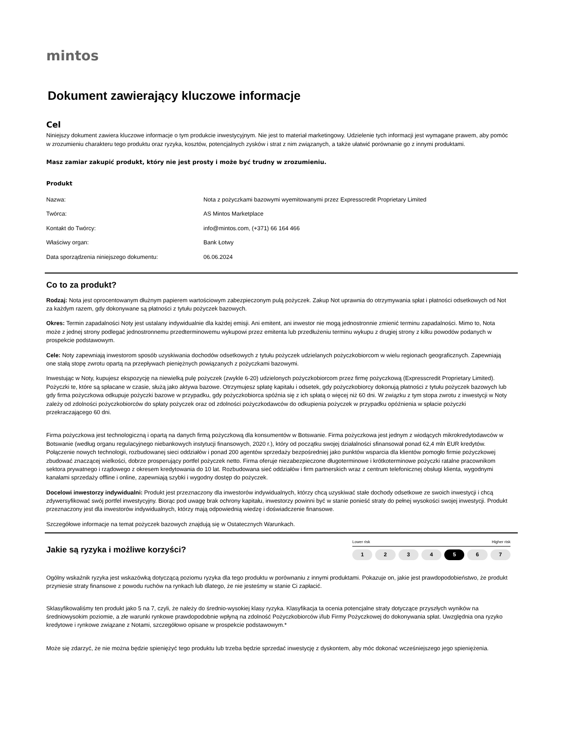mintos
Dokument zawierający kluczowe informacje
Cel
Niniejszy dokument zawiera kluczowe informacje o tym produkcie inwestycyjnym. Nie jest to materiał marketingowy. Udzielenie tych informacji jest wymagane prawem, aby pomóc w zrozumieniu charakteru tego produktu oraz ryzyka, kosztów, potencjalnych zysków i strat z nim związanych, a także ułatwić porównanie go z innymi produktami.
Masz zamiar zakupić produkt, który nie jest prosty i może być trudny w zrozumieniu.
Produkt
| Nazwa: | Nota z pożyczkami bazowymi wyemitowanymi przez Expresscredit Proprietary Limited |
| Twórca: | AS Mintos Marketplace |
| Kontakt do Twórcy: | info@mintos.com, (+371) 66 164 466 |
| Właściwy organ: | Bank Łotwy |
| Data sporządzenia niniejszego dokumentu: | 06.06.2024 |
Co to za produkt?
Rodzaj: Nota jest oprocentowanym dłużnym papierem wartościowym zabezpieczonym pulą pożyczek. Zakup Not uprawnia do otrzymywania spłat i płatności odsetkowych od Not za każdym razem, gdy dokonywane są płatności z tytułu pożyczek bazowych.
Okres: Termin zapadalności Noty jest ustalany indywidualnie dla każdej emisji. Ani emitent, ani inwestor nie mogą jednostronnie zmienić terminu zapadalności. Mimo to, Nota może z jednej strony podlegać jednostronnemu przedterminowemu wykupowi przez emitenta lub przedłużeniu terminu wykupu z drugiej strony z kilku powodów podanych w prospekcie podstawowym.
Cele: Noty zapewniają inwestorom sposób uzyskiwania dochodów odsetkowych z tytułu pożyczek udzielanych pożyczkobiorcom w wielu regionach geograficznych. Zapewniają one stałą stopę zwrotu opartą na przepływach pieniężnych powiązanych z pożyczkami bazowymi.
Inwestując w Noty, kupujesz ekspozycję na niewielką pulę pożyczek (zwykle 6-20) udzielonych pożyczkobiorcom przez firmę pożyczkową (Expresscredit Proprietary Limited). Pożyczki te, które są spłacane w czasie, służą jako aktywa bazowe. Otrzymujesz spłatę kapitału i odsetek, gdy pożyczkobiorcy dokonują płatności z tytułu pożyczek bazowych lub gdy firma pożyczkowa odkupuje pożyczki bazowe w przypadku, gdy pożyczkobiorca spóźnia się z ich spłatą o więcej niż 60 dni. W związku z tym stopa zwrotu z inwestycji w Noty zależy od zdolności pożyczkobiorców do spłaty pożyczek oraz od zdolności pożyczkodawców do odkupienia pożyczek w przypadku opóźnienia w spłacie pożyczki przekraczającego 60 dni.
Firma pożyczkowa jest technologiczną i opartą na danych firmą pożyczkową dla konsumentów w Botswanie. Firma pożyczkowa jest jednym z wiodących mikrokredytodawców w Botswanie (według organu regulacyjnego niebankowych instytucji finansowych, 2020 r.), który od początku swojej działalności sfinansował ponad 62,4 mln EUR kredytów. Połączenie nowych technologii, rozbudowanej sieci oddziałów i ponad 200 agentów sprzedaży bezpośredniej jako punktów wsparcia dla klientów pomogło firmie pożyczkowej zbudować znaczącej wielkości, dobrze prosperujący portfel pożyczek netto. Firma oferuje niezabezpieczone długoterminowe i krótkoterminowe pożyczki ratalne pracownikom sektora prywatnego i rządowego z okresem kredytowania do 10 lat. Rozbudowana sieć oddziałów i firm partnerskich wraz z centrum telefonicznej obsługi klienta, wygodnymi kanałami sprzedaży offline i online, zapewniają szybki i wygodny dostęp do pożyczek.
Docelowi inwestorzy indywidualni: Produkt jest przeznaczony dla inwestorów indywidualnych, którzy chcą uzyskiwać stałe dochody odsetkowe ze swoich inwestycji i chcą zdywersyfikować swój portfel inwestycyjny. Biorąc pod uwagę brak ochrony kapitału, inwestorzy powinni być w stanie ponieść straty do pełnej wysokości swojej inwestycji. Produkt przeznaczony jest dla inwestorów indywidualnych, którzy mają odpowiednią wiedzę i doświadczenie finansowe.
Szczegółowe informacje na temat pożyczek bazowych znajdują się w Ostatecznych Warunkach.
Jakie są ryzyka i możliwe korzyści?
Lower risk Higher risk
1234 5 6 7
Ogólny wskaźnik ryzyka jest wskazówką dotyczącą poziomu ryzyka dla tego produktu w porównaniu z innymi produktami. Pokazuje on, jakie jest prawdopodobieństwo, że produkt przyniesie straty finansowe z powodu ruchów na rynkach lub dlatego, że nie jesteśmy w stanie Ci zapłacić.
Sklasyfikowaliśmy ten produkt jako 5 na 7, czyli, że należy do średnio-wysokiej klasy ryzyka. Klasyfikacja ta ocenia potencjalne straty dotyczące przyszłych wyników na średniowysokim poziomie, a złe warunki rynkowe prawdopodobnie wpłyną na zdolność Pożyczkobiorców i/lub Firmy Pożyczkowej do dokonywania spłat. Uwzględnia ona ryzyko kredytowe i rynkowe związane z Notami, szczegółowo opisane w prospekcie podstawowym.*
Może się zdarzyć, że nie można będzie spieniężyć tego produktu lub trzeba będzie sprzedać inwestycję z dyskontem, aby móc dokonać wcześniejszego jego spieniężenia.